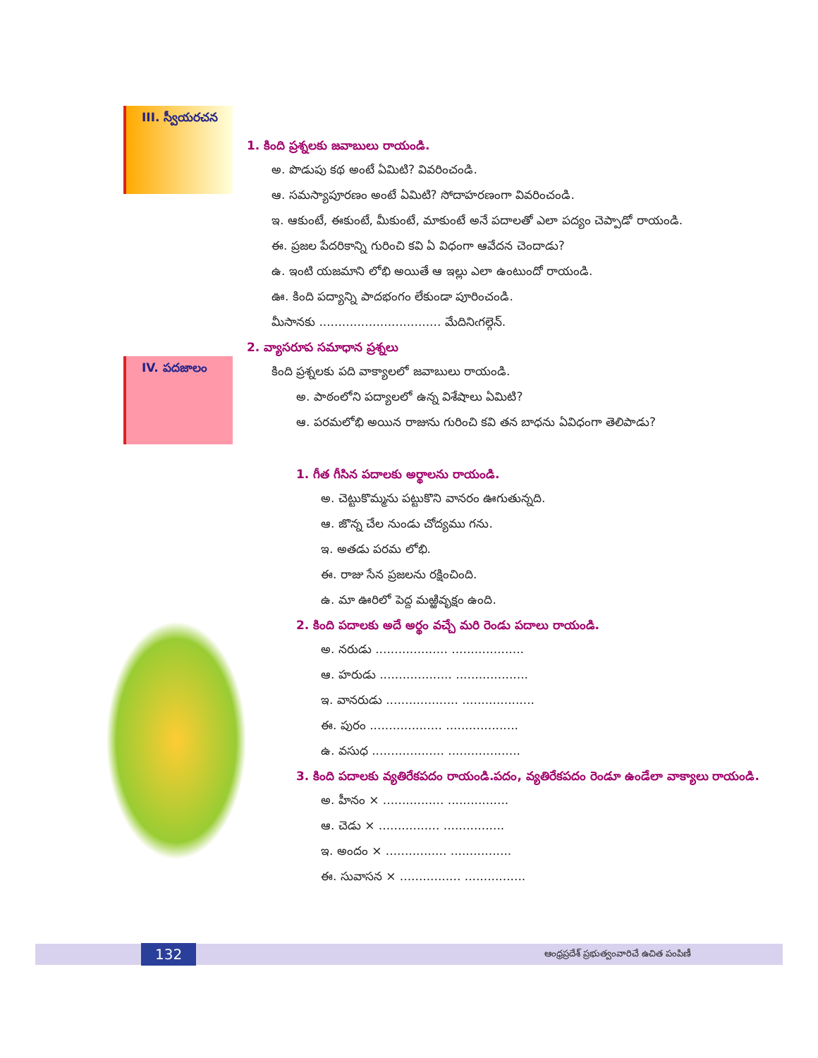III. స్వీయరచన
IV. పదజాలం
1. కింది ప్రశ్నలకు జవాబులు రాయండి.
అ. పొడుపు కథ అంటే ఏమిటి? వివరించండి.
ఆ. సమస్యాపూరణం అంటే ఏమిటి? సోదాహరణంగా వివరించండి.
ఇ. ఆకుంటే, ఈకుంటే, మీకుంటే, మాకుంటే అనే పదాలతో ఎలా పద్యం చెప్పాడో రాయండి.
ఈ. ప్రజల పేదరికాన్ని గురించి కవి ఏ విధంగా ఆవేదన చెందాడు?
ఉ. ఇంటి యజమాని లోభి అయితే ఆ ఇల్లు ఎలా ఉంటుందో రాయండి.
ఊ. కింది పద్యాన్ని పాదభంగం లేకుండా పూరించండి.
మీసానకు ................................ మేదినిఁగల్గెన్.
2. వ్యాసరూప సమాధాన ప్రశ్నలు
కింది ప్రశ్నలకు పది వాక్యాలలో జవాబులు రాయండి.
అ. పాఠంలోని పద్యాలలో ఉన్న విశేషాలు ఏమిటి?
ఆ. పరమలోభి అయిన రాజును గురించి కవి తన బాధను ఏవిధంగా తెలిపాడు?
1. గీత గీసిన పదాలకు అర్థాలను రాయండి.
అ. చెట్టుకొమ్మను పట్టుకొని వానరం ఊగుతున్నది.
ఆ. జొన్న చేల నుండు చోద్యము గను.
ఇ. అతడు పరమ లోభి.
ఈ. రాజు సేన ప్రజలను రక్షించింది.
ఉ. మా ఊరిలో పెద్ద మఱ్ఱివృక్షం ఉంది.
2. కింది పదాలకు అదే అర్థం వచ్చే మరి రెండు పదాలు రాయండి.
అ. నరుడు ................... ...................
ఆ. హరుడు ................... ...................
ఇ. వానరుడు ................... ...................
ఈ. పురం ................... ...................
ఉ. వసుధ ................... ...................
3. కింది పదాలకు వ్యతిరేకపదం రాయండి.పదం, వ్యతిరేకపదం రెండూ ఉండేలా వాక్యాలు రాయండి.
అ. హీనం × ................ ................
ఆ. చెడు × ................ ................
ఇ. అందం × ................ ................
ఈ. సువాసన × ................ ................
132 ఆంధ్రప్రదేశ్ ప్రభుత్వంవారిచే ఉచిత పంపిణీ